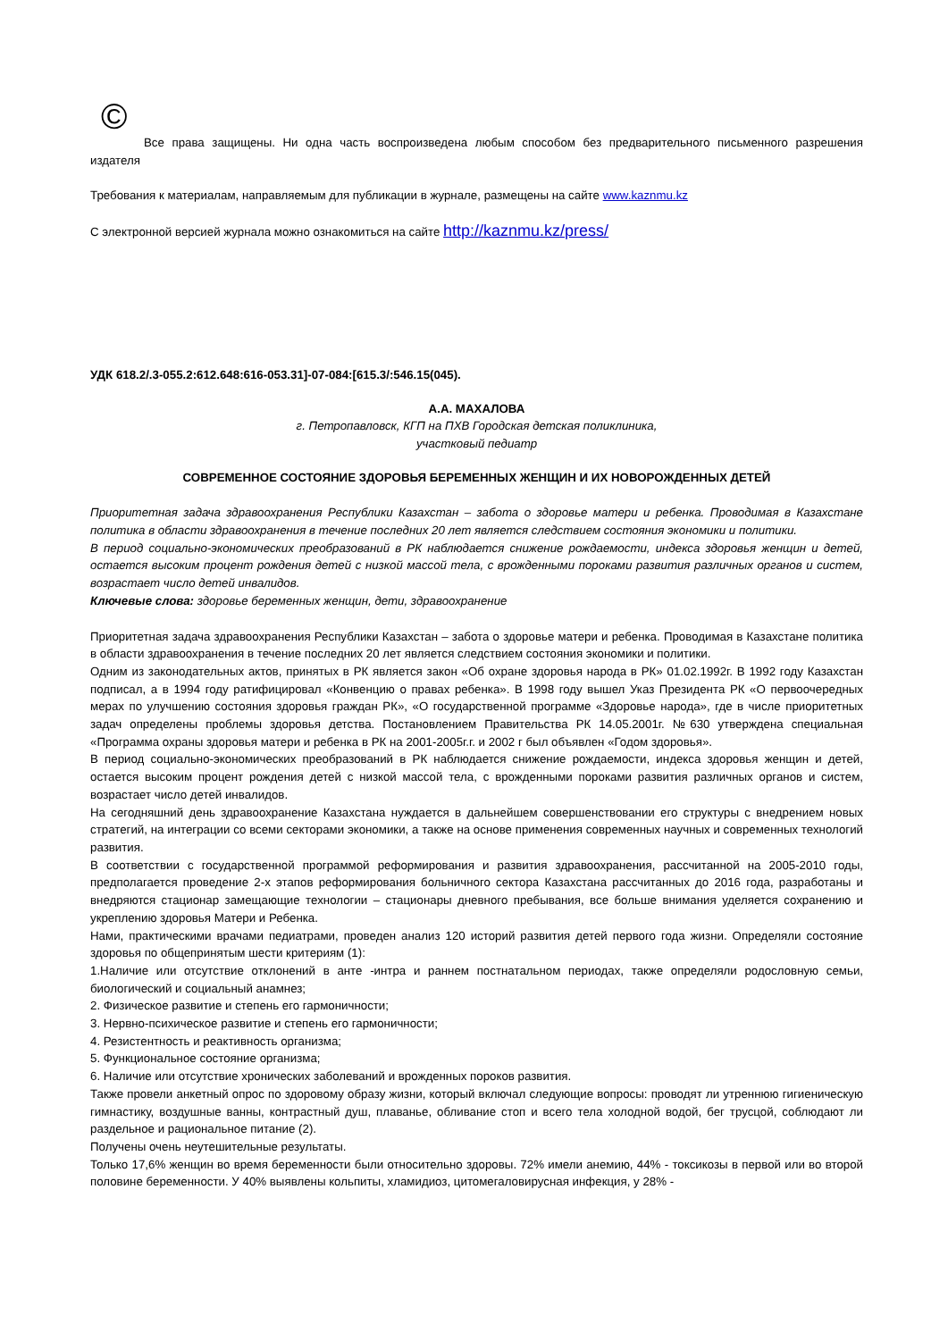©
Все права защищены. Ни одна часть воспроизведена любым способом без предварительного письменного разрешения издателя
Требования к материалам, направляемым для публикации в журнале, размещены на сайте www.kaznmu.kz
С электронной версией журнала можно ознакомиться на сайте http://kaznmu.kz/press/
УДК 618.2/.3-055.2:612.648:616-053.31]-07-084:[615.3/:546.15(045).
А.А. МАХАЛОВА
г. Петропавловск, КГП на ПХВ Городская детская поликлиника,
участковый педиатр
СОВРЕМЕННОЕ СОСТОЯНИЕ ЗДОРОВЬЯ БЕРЕМЕННЫХ ЖЕНЩИН И ИХ НОВОРОЖДЕННЫХ ДЕТЕЙ
Приоритетная задача здравоохранения Республики Казахстан – забота о здоровье матери и ребенка. Проводимая в Казахстане политика в области здравоохранения в течение последних 20 лет является следствием состояния экономики и политики.
В период социально-экономических преобразований в РК наблюдается снижение рождаемости, индекса здоровья женщин и детей, остается высоким процент рождения детей с низкой массой тела, с врожденными пороками развития различных органов и систем, возрастает число детей инвалидов.
Ключевые слова: здоровье беременных женщин, дети, здравоохранение
Приоритетная задача здравоохранения Республики Казахстан – забота о здоровье матери и ребенка. Проводимая в Казахстане политика в области здравоохранения в течение последних 20 лет является следствием состояния экономики и политики.
Одним из законодательных актов, принятых в РК является закон «Об охране здоровья народа в РК» 01.02.1992г. В 1992 году Казахстан подписал, а в 1994 году ратифицировал «Конвенцию о правах ребенка». В 1998 году вышел Указ Президента РК «О первоочередных мерах по улучшению состояния здоровья граждан РК», «О государственной программе «Здоровье народа», где в числе приоритетных задач определены проблемы здоровья детства. Постановлением Правительства РК 14.05.2001г. №630 утверждена специальная «Программа охраны здоровья матери и ребенка в РК на 2001-2005г.г. и 2002 г был объявлен «Годом здоровья».
В период социально-экономических преобразований в РК наблюдается снижение рождаемости, индекса здоровья женщин и детей, остается высоким процент рождения детей с низкой массой тела, с врожденными пороками развития различных органов и систем, возрастает число детей инвалидов.
На сегодняшний день здравоохранение Казахстана нуждается в дальнейшем совершенствовании его структуры с внедрением новых стратегий, на интеграции со всеми секторами экономики, а также на основе применения современных научных и современных технологий развития.
В соответствии с государственной программой реформирования и развития здравоохранения, рассчитанной на 2005-2010 годы, предполагается проведение 2-х этапов реформирования больничного сектора Казахстана рассчитанных до 2016 года, разработаны и внедряются стационар замещающие технологии – стационары дневного пребывания, все больше внимания уделяется сохранению и укреплению здоровья Матери и Ребенка.
Нами, практическими врачами педиатрами, проведен анализ 120 историй развития детей первого года жизни. Определяли состояние здоровья по общепринятым шести критериям (1):
1.Наличие или отсутствие отклонений в анте -интра и раннем постнатальном периодах, также определяли родословную семьи, биологический и социальный анамнез;
2. Физическое развитие и степень его гармоничности;
3. Нервно-психическое развитие и степень его гармоничности;
4. Резистентность и реактивность организма;
5. Функциональное состояние организма;
6. Наличие или отсутствие хронических заболеваний и врожденных пороков развития.
Также провели анкетный опрос по здоровому образу жизни, который включал следующие вопросы: проводят ли утреннюю гигиеническую гимнастику, воздушные ванны, контрастный душ, плаванье, обливание стоп и всего тела холодной водой, бег трусцой, соблюдают ли раздельное и рациональное питание (2).
Получены очень неутешительные результаты.
Только 17,6% женщин во время беременности были относительно здоровы. 72% имели анемию, 44% - токсикозы в первой или во второй половине беременности. У 40% выявлены кольпиты, хламидиоз, цитомегаловирусная инфекция, у 28% -